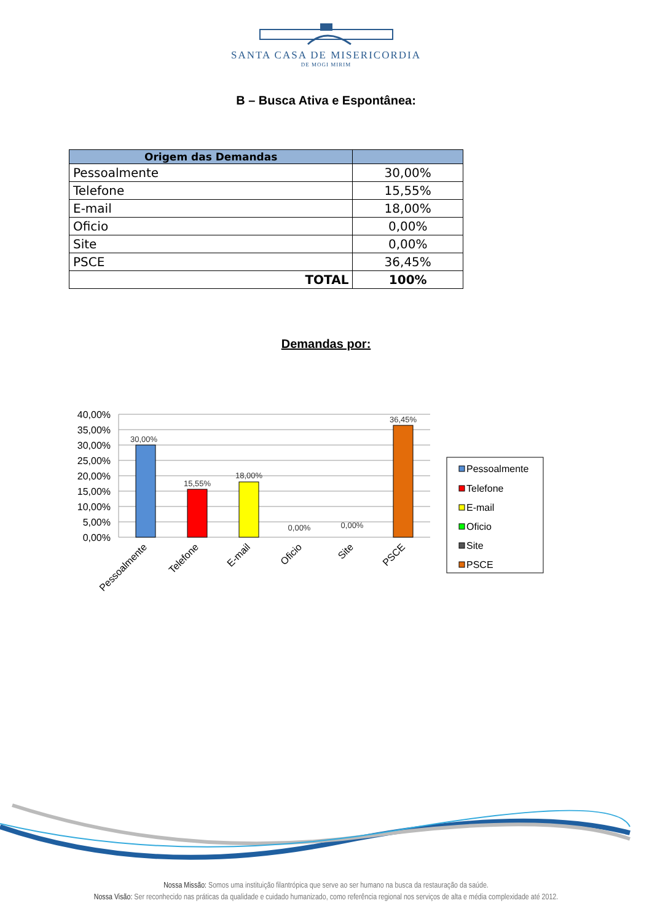SANTA CASA DE MISERICORDIA
DE MOGI MIRIM
B – Busca Ativa e Espontânea:
| Origem das Demandas | |
| --- | --- |
| Pessoalmente | 30,00% |
| Telefone | 15,55% |
| E-mail | 18,00% |
| Oficio | 0,00% |
| Site | 0,00% |
| PSCE | 36,45% |
| TOTAL | 100% |
Demandas por:
40,00%
35,00%
30,00%
25,00%
20,00%
15,00%
10,00%
5,00%
0,00%
30,00%
15,55%
18,00%
0,00%
0,00%
36,45%
Pessoalmente
Telefone
E-mail
Oficio
Site
PSCE
Pessoalmente
Telefone
E-mail
Oficio
Site
PSCE
Nossa Missão: Somos uma instituição filantrópica que serve ao ser humano na busca da restauração da saúde.
Nossa Visão: Ser reconhecido nas práticas da qualidade e cuidado humanizado, como referência regional nos serviços de alta e média complexidade até 2012.